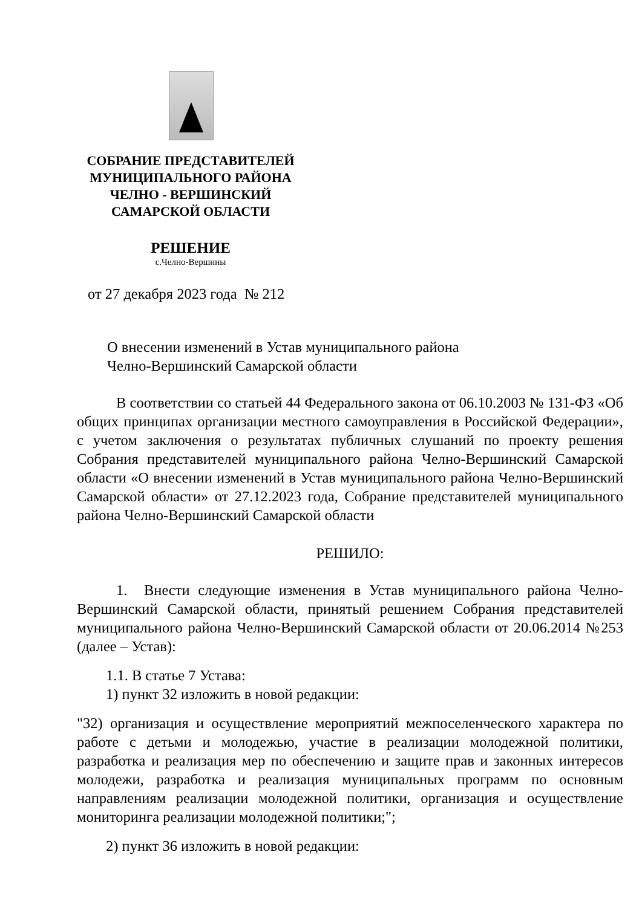СОБРАНИЕ ПРЕДСТАВИТЕЛЕЙ
МУНИЦИПАЛЬНОГО РАЙОНА
ЧЕЛНО - ВЕРШИНСКИЙ
САМАРСКОЙ ОБЛАСТИ
РЕШЕНИЕ
с.Челно-Вершины
от 27 декабря 2023 года № 212
О внесении изменений в Устав муниципального района
Челно-Вершинский Самарской области
В соответствии со статьей 44 Федерального закона от 06.10.2003 № 131-ФЗ «Об общих принципах организации местного самоуправления в Российской Федерации», с учетом заключения о результатах публичных слушаний по проекту решения Собрания представителей муниципального района Челно-Вершинский Самарской области «О внесении изменений в Устав муниципального района Челно-Вершинский Самарской области» от 27.12.2023 года, Собрание представителей муниципального района Челно-Вершинский Самарской области
РЕШИЛО:
1. Внести следующие изменения в Устав муниципального района Челно-Вершинский Самарской области, принятый решением Собрания представителей муниципального района Челно-Вершинский Самарской области от 20.06.2014 №253 (далее – Устав):
1.1. В статье 7 Устава:
1) пункт 32 изложить в новой редакции:
"32) организация и осуществление мероприятий межпоселенческого характера по работе с детьми и молодежью, участие в реализации молодежной политики, разработка и реализация мер по обеспечению и защите прав и законных интересов молодежи, разработка и реализация муниципальных программ по основным направлениям реализации молодежной политики, организация и осуществление мониторинга реализации молодежной политики;";
2) пункт 36 изложить в новой редакции: